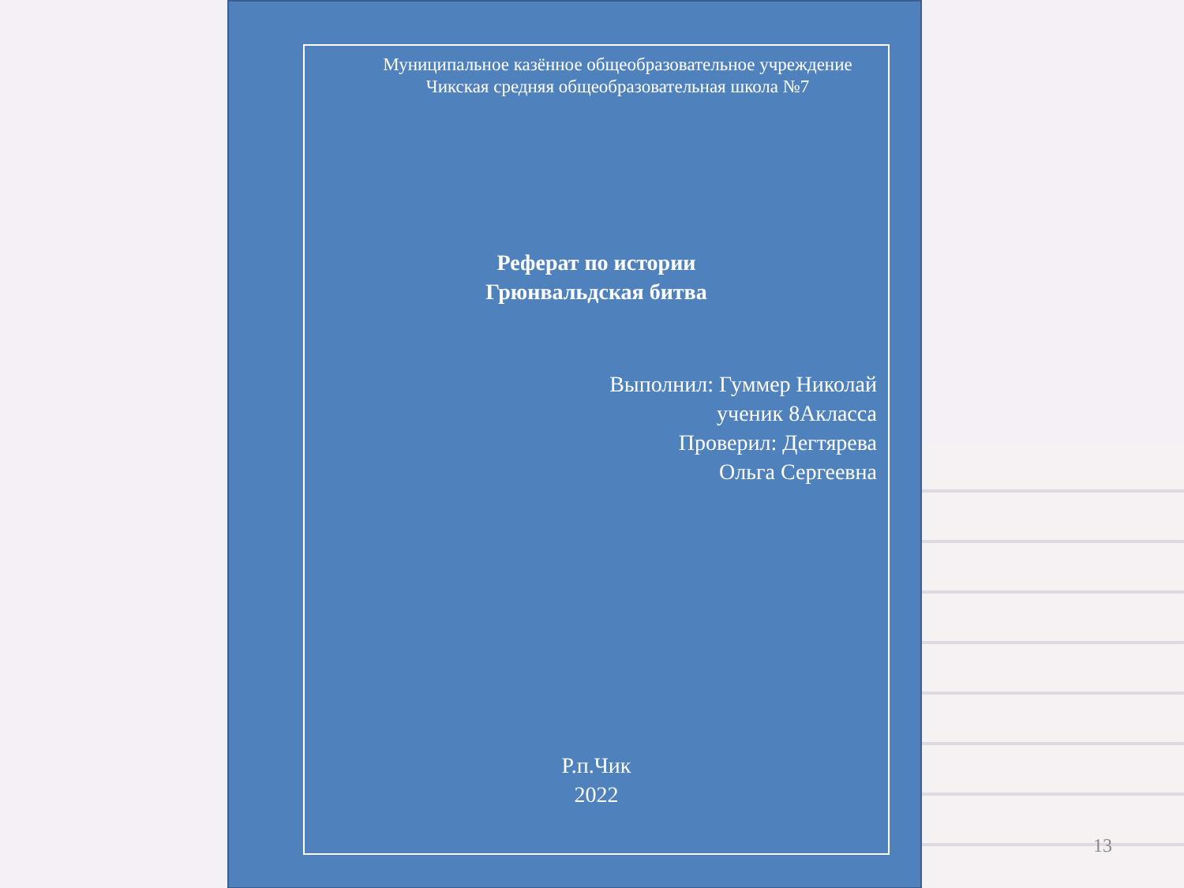Муниципальное казённое общеобразовательное учреждение
Чикская средняя общеобразовательная школа №7
Реферат по истории
Грюнвальдская битва
Выполнил: Гуммер Николай
ученик 8Акласса
Проверил: Дегтярева
Ольга Сергеевна
Р.п.Чик
2022
13